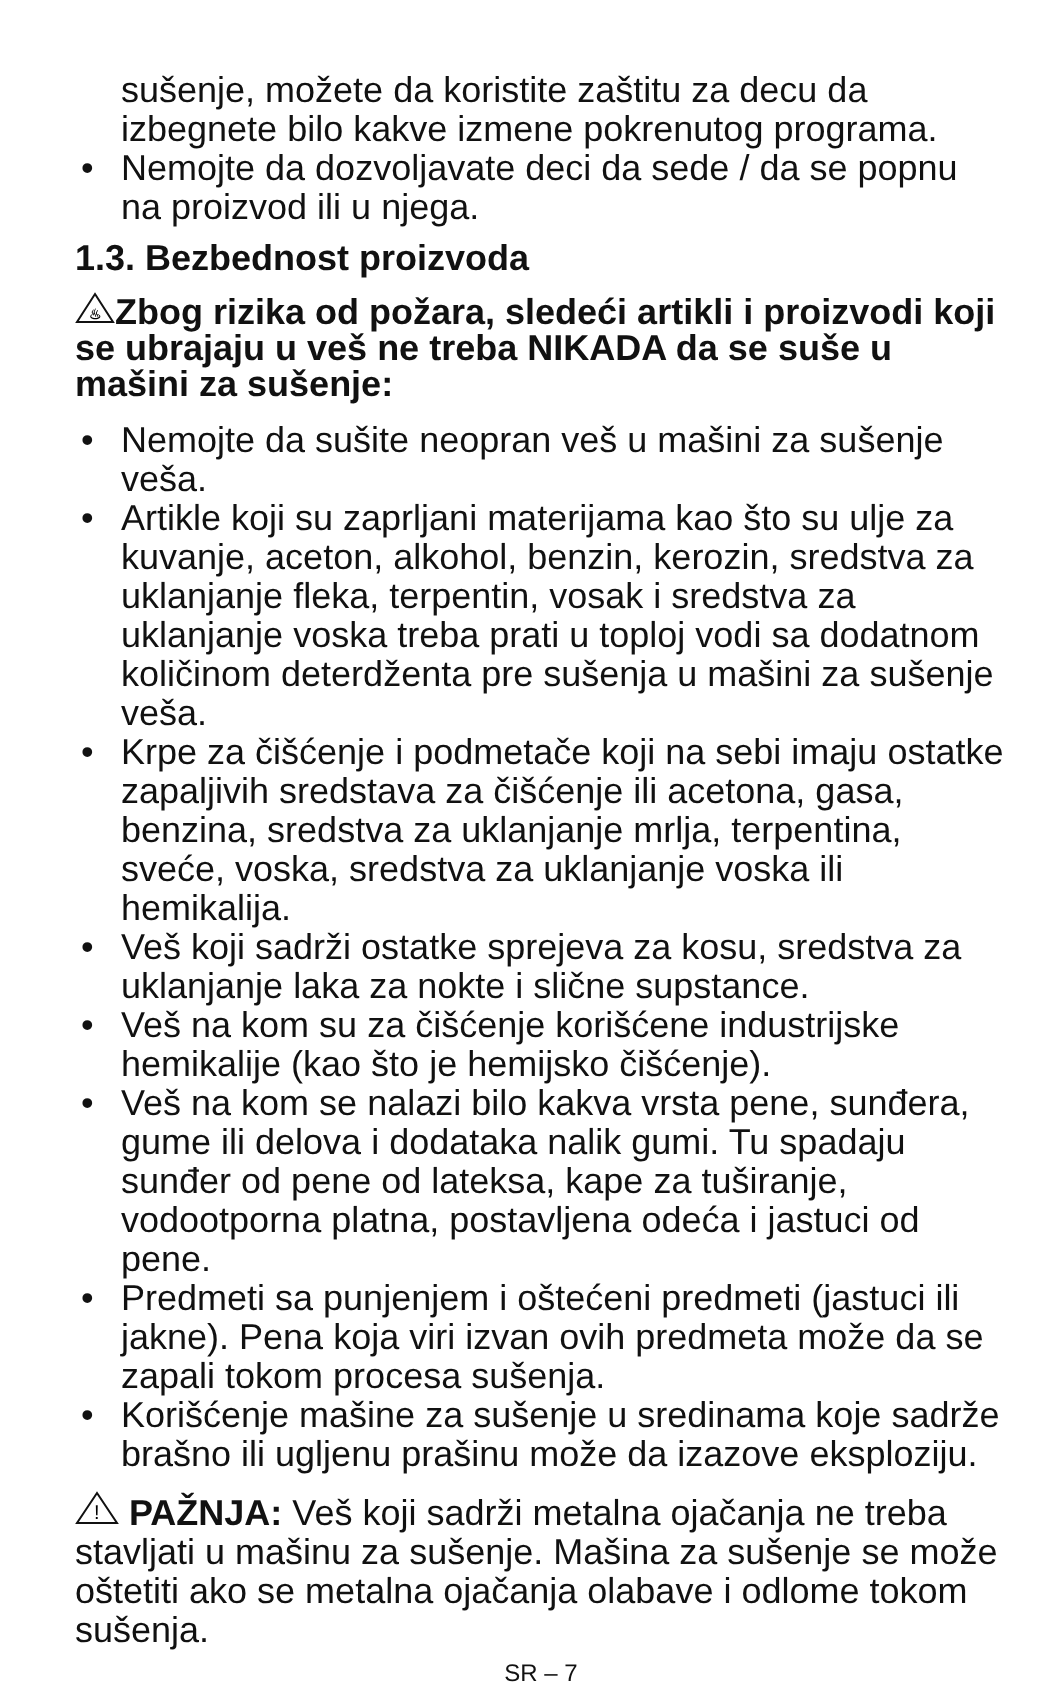sušenje, možete da koristite zaštitu za decu da izbegnete bilo kakve izmene pokrenutog programa.
• Nemojte da dozvoljavate deci da sede / da se popnu na proizvod ili u njega.
1.3. Bezbednost proizvoda
♨
Zbog rizika od požara, sledeći artikli i proizvodi koji se ubrajaju u veš ne treba NIKADA da se suše u mašini za sušenje:
• Nemojte da sušite neopran veš u mašini za sušenje veša.
• Artikle koji su zaprljani materijama kao što su ulje za kuvanje, aceton, alkohol, benzin, kerozin, sredstva za uklanjanje fleka, terpentin, vosak i sredstva za uklanjanje voska treba prati u toploj vodi sa dodatnom količinom deterdženta pre sušenja u mašini za sušenje veša.
• Krpe za čišćenje i podmetače koji na sebi imaju ostatke zapaljivih sredstava za čišćenje ili acetona, gasa, benzina, sredstva za uklanjanje mrlja, terpentina, sveće, voska, sredstva za uklanjanje voska ili hemikalija.
• Veš koji sadrži ostatke sprejeva za kosu, sredstva za uklanjanje laka za nokte i slične supstance.
• Veš na kom su za čišćenje korišćene industrijske hemikalije (kao što je hemijsko čišćenje).
• Veš na kom se nalazi bilo kakva vrsta pene, sunđera, gume ili delova i dodataka nalik gumi. Tu spadaju sunđer od pene od lateksa, kape za tuširanje, vodootporna platna, postavljena odeća i jastuci od pene.
• Predmeti sa punjenjem i oštećeni predmeti (jastuci ili jakne). Pena koja viri izvan ovih predmeta može da se zapali tokom procesa sušenja.
• Korišćenje mašine za sušenje u sredinama koje sadrže brašno ili ugljenu prašinu može da izazove eksploziju.
!
PAŽNJA: Veš koji sadrži metalna ojačanja ne treba stavljati u mašinu za sušenje. Mašina za sušenje se može oštetiti ako se metalna ojačanja olabave i odlome tokom sušenja.
SR – 7